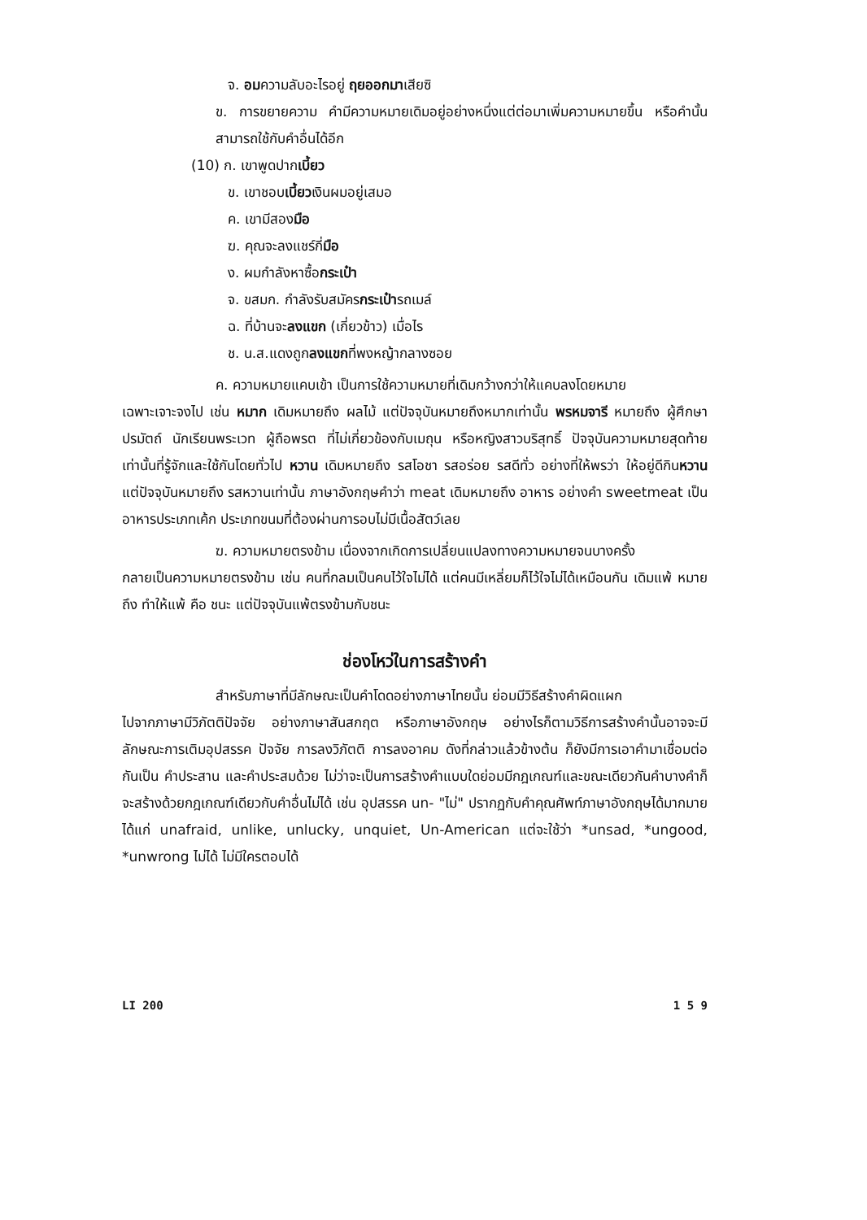จ. อมความลับอะไรอยู่ ฤยออกมาเสียซิ
ข. การขยายความ คำมีความหมายเดิมอยู่อย่างหนึ่งแต่ต่อมาเพิ่มความหมายขึ้น หรือคำนั้นสามารถใช้กับคำอื่นได้อีก
(10) ก. เขาพูดปากเบี้ยว
ข. เขาชอบเบี้ยวเงินผมอยู่เสมอ
ค. เขามีสองมือ
ฆ. คุณจะลงแชร์กี่มือ
ง. ผมกำลังหาซื้อกระเป๋า
จ. ขสมก. กำลังรับสมัครกระเป๋ารถเมล์
ฉ. ที่บ้านจะลงแขก (เกี่ยวข้าว) เมื่อไร
ช. น.ส.แดงถูกลงแขกที่พงหญ้ากลางซอย
ค. ความหมายแคบเข้า เป็นการใช้ความหมายที่เดิมกว้างกว่าให้แคบลงโดยหมาย
เฉพาะเจาะจงไป เช่น หมาก เดิมหมายถึง ผลไม้ แต่ปัจจุบันหมายถึงหมากเท่านั้น พรหมจารี หมายถึง ผู้ศึกษาปรมัตถ์ นักเรียนพระเวท ผู้ถือพรต ที่ไม่เกี่ยวข้องกับเมถุน หรือหญิงสาวบริสุทธิ์ ปัจจุบันความหมายสุดท้ายเท่านั้นที่รู้จักและใช้กันโดยทั่วไป หวาน เดิมหมายถึง รสโอชา รสอร่อย รสดีทั่ว อย่างที่ให้พรว่า ให้อยู่ดีกินหวาน แต่ปัจจุบันหมายถึง รสหวานเท่านั้น ภาษาอังกฤษคำว่า meat เดิมหมายถึง อาหาร อย่างคำ sweetmeat เป็นอาหารประเภทเค้ก ประเภทขนมที่ต้องผ่านการอบไม่มีเนื้อสัตว์เลย
ฆ. ความหมายตรงข้าม เนื่องจากเกิดการเปลี่ยนแปลงทางความหมายจนบางครั้ง
กลายเป็นความหมายตรงข้าม เช่น คนที่กลมเป็นคนไว้ใจไม่ได้ แต่คนมีเหลี่ยมก็ไว้ใจไม่ได้เหมือนกัน เดิมแพ้ หมายถึง ทำให้แพ้ คือ ชนะ แต่ปัจจุบันแพ้ตรงข้ามกับชนะ
ช่องโหว่ในการสร้างคำ
สำหรับภาษาที่มีลักษณะเป็นคำโดดอย่างภาษาไทยนั้น ย่อมมีวิธีสร้างคำผิดแผก
ไปจากภาษามีวิภัตติปัจจัย อย่างภาษาสันสกฤต หรือภาษาอังกฤษ อย่างไรก็ตามวิธีการสร้างคำนั้นอาจจะมีลักษณะการเติมอุปสรรค ปัจจัย การลงวิภัตติ การลงอาคม ดังที่กล่าวแล้วข้างต้น ก็ยังมีการเอาคำมาเชื่อมต่อกันเป็น คำประสาน และคำประสมด้วย ไม่ว่าจะเป็นการสร้างคำแบบใดย่อมมีกฎเกณฑ์และขณะเดียวกันคำบางคำก็จะสร้างด้วยกฎเกณฑ์เดียวกับคำอื่นไม่ได้ เช่น อุปสรรค un- "ไม่" ปรากฏกับคำคุณศัพท์ภาษาอังกฤษได้มากมาย ได้แก่ unafraid, unlike, unlucky, unquiet, Un-American แต่จะใช้ว่า *unsad, *ungood, *unwrong ไม่ได้ ไม่มีใครตอบได้
LI 200 1 5 9